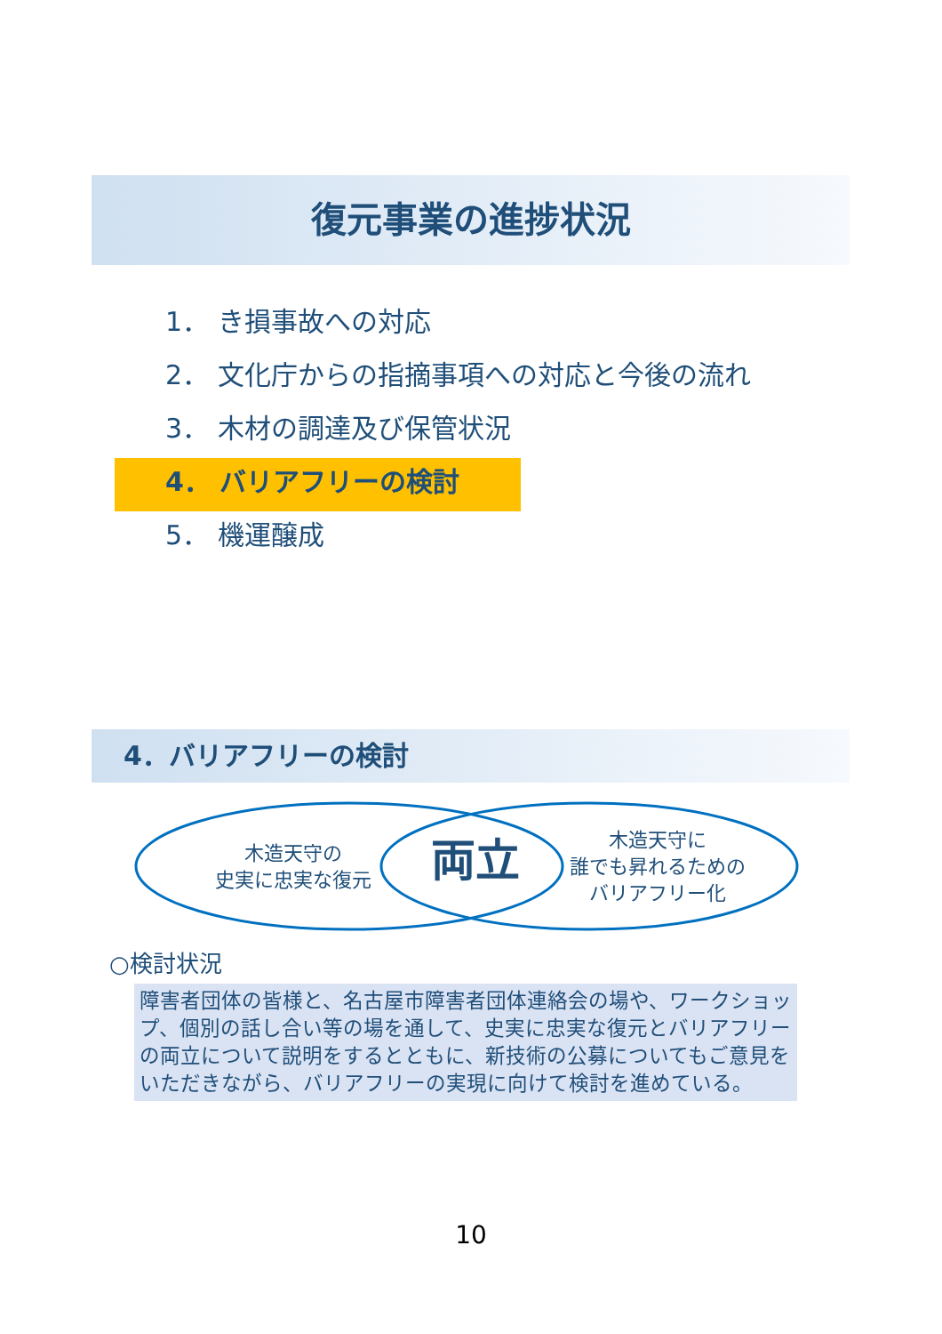復元事業の進捗状況
1． き損事故への対応
2． 文化庁からの指摘事項への対応と今後の流れ
3． 木材の調達及び保管状況
4． バリアフリーの検討
5． 機運醸成
4．バリアフリーの検討
木造天守の
史実に忠実な復元
両立
木造天守に
誰でも昇れるための
バリアフリー化
○検討状況
障害者団体の皆様と、名古屋市障害者団体連絡会の場や、ワークショップ、個別の話し合い等の場を通して、史実に忠実な復元とバリアフリーの両立について説明をするとともに、新技術の公募についてもご意見をいただきながら、バリアフリーの実現に向けて検討を進めている。
10